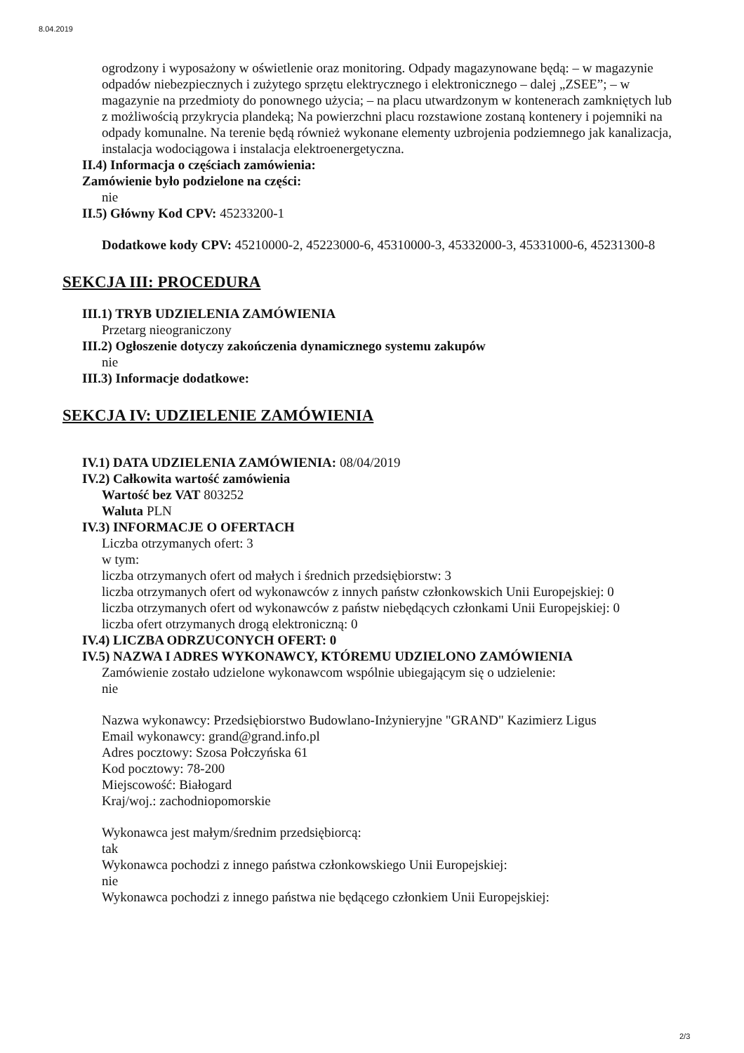8.04.2019
ogrodzony i wyposażony w oświetlenie oraz monitoring. Odpady magazynowane będą: – w magazynie odpadów niebezpiecznych i zużytego sprzętu elektrycznego i elektronicznego – dalej „ZSEE”; – w magazynie na przedmioty do ponownego użycia; – na placu utwardzonym w kontenerach zamkniętych lub z możliwością przykrycia plandeką; Na powierzchni placu rozstawione zostaną kontenery i pojemniki na odpady komunalne. Na terenie będą również wykonane elementy uzbrojenia podziemnego jak kanalizacja, instalacja wodociągowa i instalacja elektroenergetyczna.
II.4) Informacja o częściach zamówienia:
Zamówienie było podzielone na części:
nie
II.5) Główny Kod CPV: 45233200-1
Dodatkowe kody CPV: 45210000-2, 45223000-6, 45310000-3, 45332000-3, 45331000-6, 45231300-8
SEKCJA III: PROCEDURA
III.1) TRYB UDZIELENIA ZAMÓWIENIA
Przetarg nieograniczony
III.2) Ogłoszenie dotyczy zakończenia dynamicznego systemu zakupów
nie
III.3) Informacje dodatkowe:
SEKCJA IV: UDZIELENIE ZAMÓWIENIA
IV.1) DATA UDZIELENIA ZAMÓWIENIA: 08/04/2019
IV.2) Całkowita wartość zamówienia
Wartość bez VAT 803252
Waluta PLN
IV.3) INFORMACJE O OFERTACH
Liczba otrzymanych ofert: 3
w tym:
liczba otrzymanych ofert od małych i średnich przedsiębiorstw: 3
liczba otrzymanych ofert od wykonawców z innych państw członkowskich Unii Europejskiej: 0
liczba otrzymanych ofert od wykonawców z państw niebędących członkami Unii Europejskiej: 0
liczba ofert otrzymanych drogą elektroniczną: 0
IV.4) LICZBA ODRZUCONYCH OFERT: 0
IV.5) NAZWA I ADRES WYKONAWCY, KTÓREMU UDZIELONO ZAMÓWIENIA
Zamówienie zostało udzielone wykonawcom wspólnie ubiegającym się o udzielenie:
nie
Nazwa wykonawcy: Przedsiębiorstwo Budowlano-Inżynieryjne "GRAND" Kazimierz Ligus
Email wykonawcy: grand@grand.info.pl
Adres pocztowy: Szosa Połczyńska 61
Kod pocztowy: 78-200
Miejscowość: Białogard
Kraj/woj.: zachodniopomorskie
Wykonawca jest małym/średnim przedsiębiorcą:
tak
Wykonawca pochodzi z innego państwa członkowskiego Unii Europejskiej:
nie
Wykonawca pochodzi z innego państwa nie będącego członkiem Unii Europejskiej:
2/3